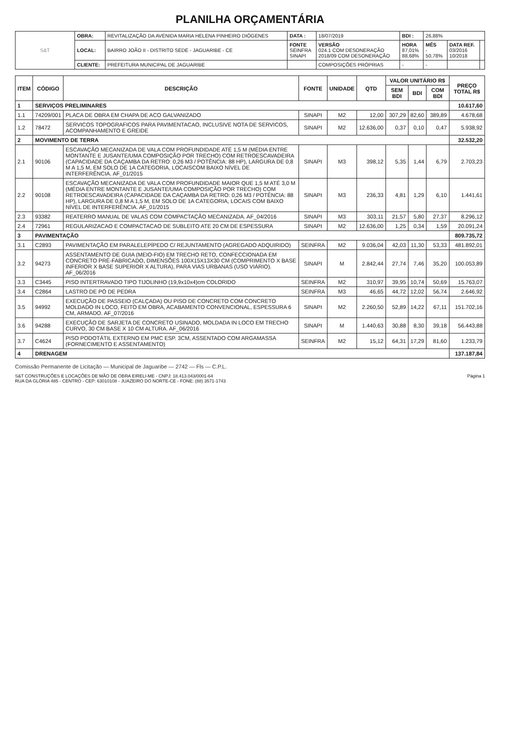PLANILHA ORÇAMENTÁRIA
| S&T | OBRA: | REVITALIZAÇÃO DA AVENIDA MARIA HELENA PINHEIRO DIÓGENES | DATA : | 18/07/2019 | BDI : | 26,88% | | |
| | LOCAL: | BAIRRO JOÃO II - DISTRITO SEDE - JAGUARIBE - CE | FONTE SEINFRA SINAPI | VERSÃO 024.1 COM DESONERAÇÃO 2018/09 COM DESONERAÇÃO | HORA 87,01% 88,68% | MÊS - 50,78% | DATA REF. 03/2016 10/2018 | |
| | CLIENTE: | PREFEITURA MUNICIPAL DE JAGUARIBE | | COMPOSIÇÕES PRÓPRIAS | - | - | | |
| ITEM | CÓDIGO | DESCRIÇÃO | FONTE | UNIDADE | QTD | VALOR UNITÁRIO R$ | | | PREÇO TOTAL R$ |
| --- | --- | --- | --- | --- | --- | --- | --- | --- | --- |
| | | | | | | SEM BDI | BDI | COM BDI | |
| 1 | SERVIÇOS PRELIMINARES | | | | | | | | 10.617,60 |
| 1.1 | 74209/001 | PLACA DE OBRA EM CHAPA DE ACO GALVANIZADO | SINAPI | M2 | 12,00 | 307,29 | 82,60 | 389,89 | 4.678,68 |
| 1.2 | 78472 | SERVICOS TOPOGRAFICOS PARA PAVIMENTACAO, INCLUSIVE NOTA DE SERVICOS, ACOMPANHAMENTO E GREIDE | SINAPI | M2 | 12.636,00 | 0,37 | 0,10 | 0,47 | 5.938,92 |
| 2 | MOVIMENTO DE TERRA | | | | | | | | 32.532,20 |
| 2.1 | 90106 | ESCAVAÇÃO MECANIZADA DE VALA COM PROFUNDIDADE ATÉ 1,5 M (MÉDIA ENTRE MONTANTE E JUSANTE/UMA COMPOSIÇÃO POR TRECHO) COM RETROESCAVADEIRA (CAPACIDADE DA CAÇAMBA DA RETRO: 0,26 M3 / POTÊNCIA: 88 HP), LARGURA DE 0,8 M A 1,5 M, EM SOLO DE 1A CATEGORIA, LOCAISCOM BAIXO NÍVEL DE INTERFERÊNCIA. AF_01/2015 | SINAPI | M3 | 398,12 | 5,35 | 1,44 | 6,79 | 2.703,23 |
| 2.2 | 90108 | ESCAVAÇÃO MECANIZADA DE VALA COM PROFUNDIDADE MAIOR QUE 1,5 M ATÉ 3,0 M (MÉDIA ENTRE MONTANTE E JUSANTE/UMA COMPOSIÇÃO POR TRECHO) COM RETROESCAVADEIRA (CAPACIDADE DA CAÇAMBA DA RETRO: 0,26 M3 / POTÊNCIA: 88 HP), LARGURA DE 0,8 M A 1,5 M, EM SOLO DE 1A CATEGORIA, LOCAIS COM BAIXO NÍVEL DE INTERFERÊNCIA. AF_01/2015 | SINAPI | M3 | 236,33 | 4,81 | 1,29 | 6,10 | 1.441,61 |
| 2.3 | 93382 | REATERRO MANUAL DE VALAS COM COMPACTAÇÃO MECANIZADA. AF_04/2016 | SINAPI | M3 | 303,11 | 21,57 | 5,80 | 27,37 | 8.296,12 |
| 2.4 | 72961 | REGULARIZACAO E COMPACTACAO DE SUBLEITO ATE 20 CM DE ESPESSURA | SINAPI | M2 | 12.636,00 | 1,25 | 0,34 | 1,59 | 20.091,24 |
| 3 | PAVIMENTAÇÃO | | | | | | | | 809.735,72 |
| 3.1 | C2893 | PAVIMENTAÇÃO EM PARALELEPÍPEDO C/ REJUNTAMENTO (AGREGADO ADQUIRIDO) | SEINFRA | M2 | 9.036,04 | 42,03 | 11,30 | 53,33 | 481.892,01 |
| 3.2 | 94273 | ASSENTAMENTO DE GUIA (MEIO-FIO) EM TRECHO RETO, CONFECCIONADA EM CONCRETO PRÉ-FABRICADO, DIMENSÕES 100X15X13X30 CM (COMPRIMENTO X BASE INFERIOR X BASE SUPERIOR X ALTURA), PARA VIAS URBANAS (USO VIÁRIO). AF_06/2016 | SINAPI | M | 2.842,44 | 27,74 | 7,46 | 35,20 | 100.053,89 |
| 3.3 | C3445 | PISO INTERTRAVADO TIPO TIJOLINHO (19,9x10x4)cm COLORIDO | SEINFRA | M2 | 310,97 | 39,95 | 10,74 | 50,69 | 15.763,07 |
| 3.4 | C2864 | LASTRO DE PÓ DE PEDRA | SEINFRA | M3 | 46,65 | 44,72 | 12,02 | 56,74 | 2.646,92 |
| 3.5 | 94992 | EXECUÇÃO DE PASSEIO (CALÇADA) OU PISO DE CONCRETO COM CONCRETO MOLDADO IN LOCO, FEITO EM OBRA, ACABAMENTO CONVENCIONAL, ESPESSURA 6 CM, ARMADO. AF_07/2016 | SINAPI | M2 | 2.260,50 | 52,89 | 14,22 | 67,11 | 151.702,16 |
| 3.6 | 94288 | EXECUÇÃO DE SARJETA DE CONCRETO USINADO, MOLDADA IN LOCO EM TRECHO CURVO, 30 CM BASE X 10 CM ALTURA. AF_06/2016 | SINAPI | M | 1.440,63 | 30,88 | 8,30 | 39,18 | 56.443,88 |
| 3.7 | C4624 | PISO PODOTÁTIL EXTERNO EM PMC ESP. 3CM, ASSENTADO COM ARGAMASSA (FORNECIMENTO E ASSENTAMENTO) | SEINFRA | M2 | 15,12 | 64,31 | 17,29 | 81,60 | 1.233,79 |
| 4 | DRENAGEM | | | | | | | | 137.187,84 |
Comissão Permanente de Licitação — Municipal de Jaguaribe — 2742 — Fls — C.P.L.
S&T CONSTRUÇÕES E LOCAÇÕES DE MÃO DE OBRA EIRELI-ME - CNPJ: 18.413.043/0001-64
RUA DA GLÓRIA 485 - CENTRO - CEP: 63010108 - JUAZEIRO DO NORTE-CE - FONE: (88) 3571-1743
Página 1